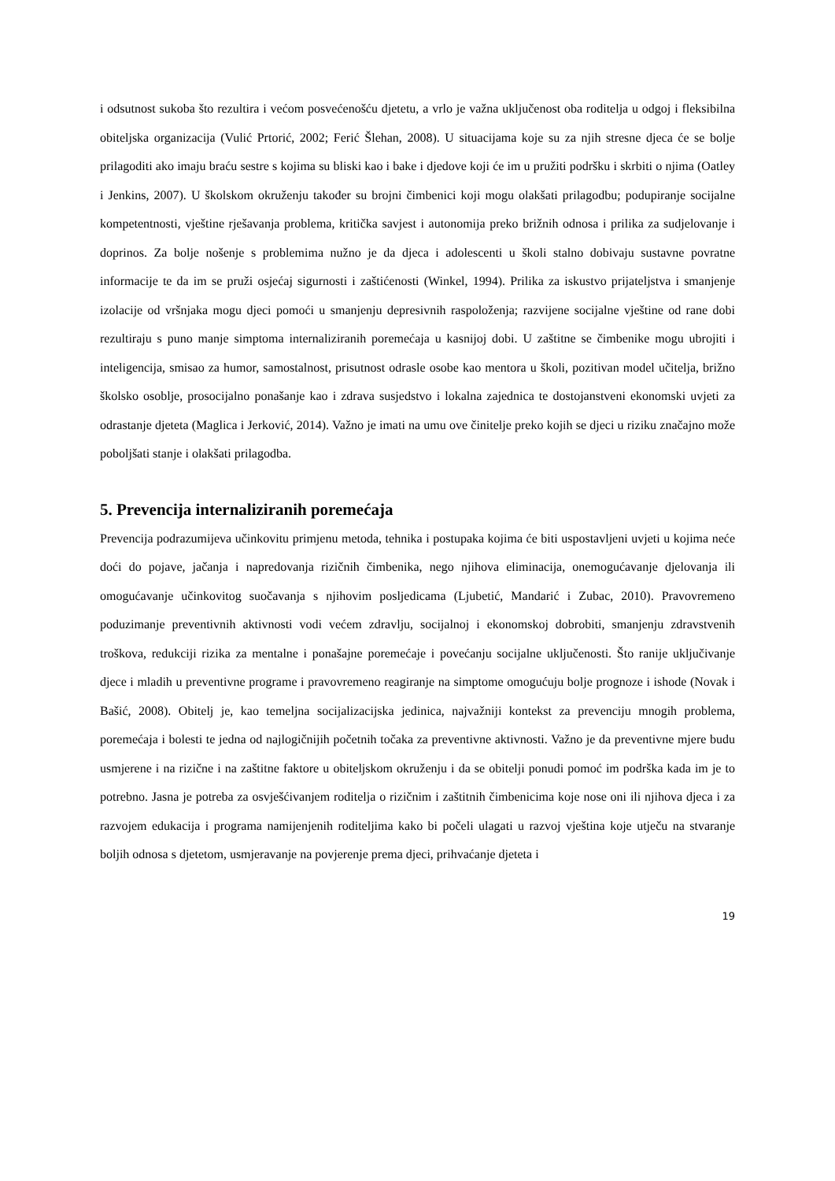i odsutnost sukoba što rezultira i većom posvećenošću djetetu, a vrlo je važna uključenost oba roditelja u odgoj i fleksibilna obiteljska organizacija (Vulić Prtorić, 2002; Ferić Šlehan, 2008). U situacijama koje su za njih stresne djeca će se bolje prilagoditi ako imaju braću sestre s kojima su bliski kao i bake i djedove koji će im u pružiti podršku i skrbiti o njima (Oatley i Jenkins, 2007). U školskom okruženju također su brojni čimbenici koji mogu olakšati prilagodbu; podupiranje socijalne kompetentnosti, vještine rješavanja problema, kritička savjest i autonomija preko brižnih odnosa i prilika za sudjelovanje i doprinos. Za bolje nošenje s problemima nužno je da djeca i adolescenti u školi stalno dobivaju sustavne povratne informacije te da im se pruži osjećaj sigurnosti i zaštićenosti (Winkel, 1994). Prilika za iskustvo prijateljstva i smanjenje izolacije od vršnjaka mogu djeci pomoći u smanjenju depresivnih raspoloženja; razvijene socijalne vještine od rane dobi rezultiraju s puno manje simptoma internaliziranih poremećaja u kasnijoj dobi. U zaštitne se čimbenike mogu ubrojiti i inteligencija, smisao za humor, samostalnost, prisutnost odrasle osobe kao mentora u školi, pozitivan model učitelja, brižno školsko osoblje, prosocijalno ponašanje kao i zdrava susjedstvo i lokalna zajednica te dostojanstveni ekonomski uvjeti za odrastanje djeteta (Maglica i Jerković, 2014). Važno je imati na umu ove činitelje preko kojih se djeci u riziku značajno može poboljšati stanje i olakšati prilagodba.
5. Prevencija internaliziranih poremećaja
Prevencija podrazumijeva učinkovitu primjenu metoda, tehnika i postupaka kojima će biti uspostavljeni uvjeti u kojima neće doći do pojave, jačanja i napredovanja rizičnih čimbenika, nego njihova eliminacija, onemogućavanje djelovanja ili omogućavanje učinkovitog suočavanja s njihovim posljedicama (Ljubetić, Mandarić i Zubac, 2010). Pravovremeno poduzimanje preventivnih aktivnosti vodi većem zdravlju, socijalnoj i ekonomskoj dobrobiti, smanjenju zdravstvenih troškova, redukciji rizika za mentalne i ponašajne poremećaje i povećanju socijalne uključenosti. Što ranije uključivanje djece i mladih u preventivne programe i pravovremeno reagiranje na simptome omogućuju bolje prognoze i ishode (Novak i Bašić, 2008). Obitelj je, kao temeljna socijalizacijska jedinica, najvažniji kontekst za prevenciju mnogih problema, poremećaja i bolesti te jedna od najlogičnijih početnih točaka za preventivne aktivnosti. Važno je da preventivne mjere budu usmjerene i na rizične i na zaštitne faktore u obiteljskom okruženju i da se obitelji ponudi pomoć im podrška kada im je to potrebno. Jasna je potreba za osvješćivanjem roditelja o rizičnim i zaštitnih čimbenicima koje nose oni ili njihova djeca i za razvojem edukacija i programa namijenjenih roditeljima kako bi počeli ulagati u razvoj vještina koje utječu na stvaranje boljih odnosa s djetetom, usmjeravanje na povjerenje prema djeci, prihvaćanje djeteta i
19